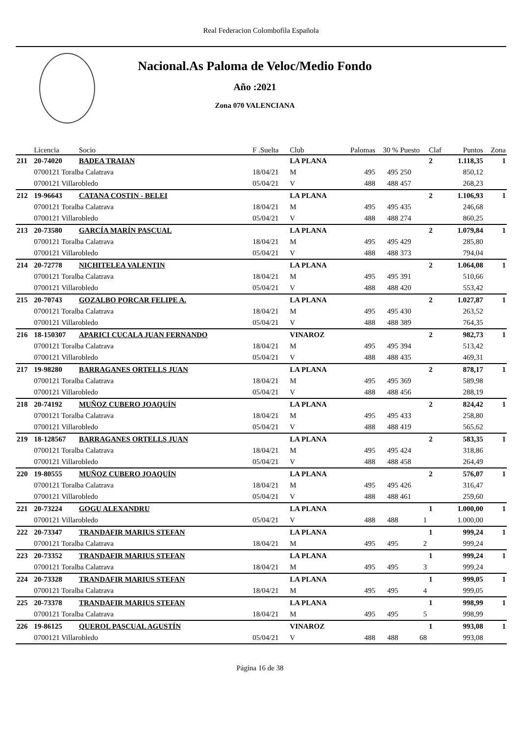Real Federacion Colombofila Española
Nacional.As Paloma de Veloc/Medio Fondo
Año :2021
Zona 070 VALENCIANA
| | Licencia | Socio | F .Suelta | Club | Palomas | 30 % | Puesto | Claf | Puntos | Zona |
| --- | --- | --- | --- | --- | --- | --- | --- | --- | --- | --- |
| 211 | 20-74020 | BADEA TRAIAN | | LA PLANA | | | | 2 | 1.118,35 | 1 |
| | 0700121 Toralba Calatrava | | 18/04/21 | M | 495 | 495 | 250 | | 850,12 | |
| | 0700121 Villarobledo | | 05/04/21 | V | 488 | 488 | 457 | | 268,23 | |
| 212 | 19-96643 | CATANA COSTIN - BELEI | | LA PLANA | | | | 2 | 1.106,93 | 1 |
| | 0700121 Toralba Calatrava | | 18/04/21 | M | 495 | 495 | 435 | | 246,68 | |
| | 0700121 Villarobledo | | 05/04/21 | V | 488 | 488 | 274 | | 860,25 | |
| 213 | 20-73580 | GARCÍA MARÍN PASCUAL | | LA PLANA | | | | 2 | 1.079,84 | 1 |
| | 0700121 Toralba Calatrava | | 18/04/21 | M | 495 | 495 | 429 | | 285,80 | |
| | 0700121 Villarobledo | | 05/04/21 | V | 488 | 488 | 373 | | 794,04 | |
| 214 | 20-72778 | NICHITELEA VALENTIN | | LA PLANA | | | | 2 | 1.064,08 | 1 |
| | 0700121 Toralba Calatrava | | 18/04/21 | M | 495 | 495 | 391 | | 510,66 | |
| | 0700121 Villarobledo | | 05/04/21 | V | 488 | 488 | 420 | | 553,42 | |
| 215 | 20-70743 | GOZALBO PORCAR FELIPE A. | | LA PLANA | | | | 2 | 1.027,87 | 1 |
| | 0700121 Toralba Calatrava | | 18/04/21 | M | 495 | 495 | 430 | | 263,52 | |
| | 0700121 Villarobledo | | 05/04/21 | V | 488 | 488 | 389 | | 764,35 | |
| 216 | 18-150307 | APARICI CUCALA JUAN FERNANDO | | VINAROZ | | | | 2 | 982,73 | 1 |
| | 0700121 Toralba Calatrava | | 18/04/21 | M | 495 | 495 | 394 | | 513,42 | |
| | 0700121 Villarobledo | | 05/04/21 | V | 488 | 488 | 435 | | 469,31 | |
| 217 | 19-98280 | BARRAGANES ORTELLS JUAN | | LA PLANA | | | | 2 | 878,17 | 1 |
| | 0700121 Toralba Calatrava | | 18/04/21 | M | 495 | 495 | 369 | | 589,98 | |
| | 0700121 Villarobledo | | 05/04/21 | V | 488 | 488 | 456 | | 288,19 | |
| 218 | 20-74192 | MUÑOZ CUBERO JOAQUÍN | | LA PLANA | | | | 2 | 824,42 | 1 |
| | 0700121 Toralba Calatrava | | 18/04/21 | M | 495 | 495 | 433 | | 258,80 | |
| | 0700121 Villarobledo | | 05/04/21 | V | 488 | 488 | 419 | | 565,62 | |
| 219 | 18-128567 | BARRAGANES ORTELLS JUAN | | LA PLANA | | | | 2 | 583,35 | 1 |
| | 0700121 Toralba Calatrava | | 18/04/21 | M | 495 | 495 | 424 | | 318,86 | |
| | 0700121 Villarobledo | | 05/04/21 | V | 488 | 488 | 458 | | 264,49 | |
| 220 | 19-80555 | MUÑOZ CUBERO JOAQUÍN | | LA PLANA | | | | 2 | 576,07 | 1 |
| | 0700121 Toralba Calatrava | | 18/04/21 | M | 495 | 495 | 426 | | 316,47 | |
| | 0700121 Villarobledo | | 05/04/21 | V | 488 | 488 | 461 | | 259,60 | |
| 221 | 20-73224 | GOGU ALEXANDRU | | LA PLANA | | | | 1 | 1.000,00 | 1 |
| | 0700121 Villarobledo | | 05/04/21 | V | 488 | 488 | 1 | | 1.000,00 | |
| 222 | 20-73347 | TRANDAFIR MARIUS STEFAN | | LA PLANA | | | | 1 | 999,24 | 1 |
| | 0700121 Toralba Calatrava | | 18/04/21 | M | 495 | 495 | 2 | | 999,24 | |
| 223 | 20-73352 | TRANDAFIR MARIUS STEFAN | | LA PLANA | | | | 1 | 999,24 | 1 |
| | 0700121 Toralba Calatrava | | 18/04/21 | M | 495 | 495 | 3 | | 999,24 | |
| 224 | 20-73328 | TRANDAFIR MARIUS STEFAN | | LA PLANA | | | | 1 | 999,05 | 1 |
| | 0700121 Toralba Calatrava | | 18/04/21 | M | 495 | 495 | 4 | | 999,05 | |
| 225 | 20-73378 | TRANDAFIR MARIUS STEFAN | | LA PLANA | | | | 1 | 998,99 | 1 |
| | 0700121 Toralba Calatrava | | 18/04/21 | M | 495 | 495 | 5 | | 998,99 | |
| 226 | 19-86125 | QUEROL PASCUAL AGUSTÍN | | VINAROZ | | | | 1 | 993,08 | 1 |
| | 0700121 Villarobledo | | 05/04/21 | V | 488 | 488 | 68 | | 993,08 | |
Página 16 de 38